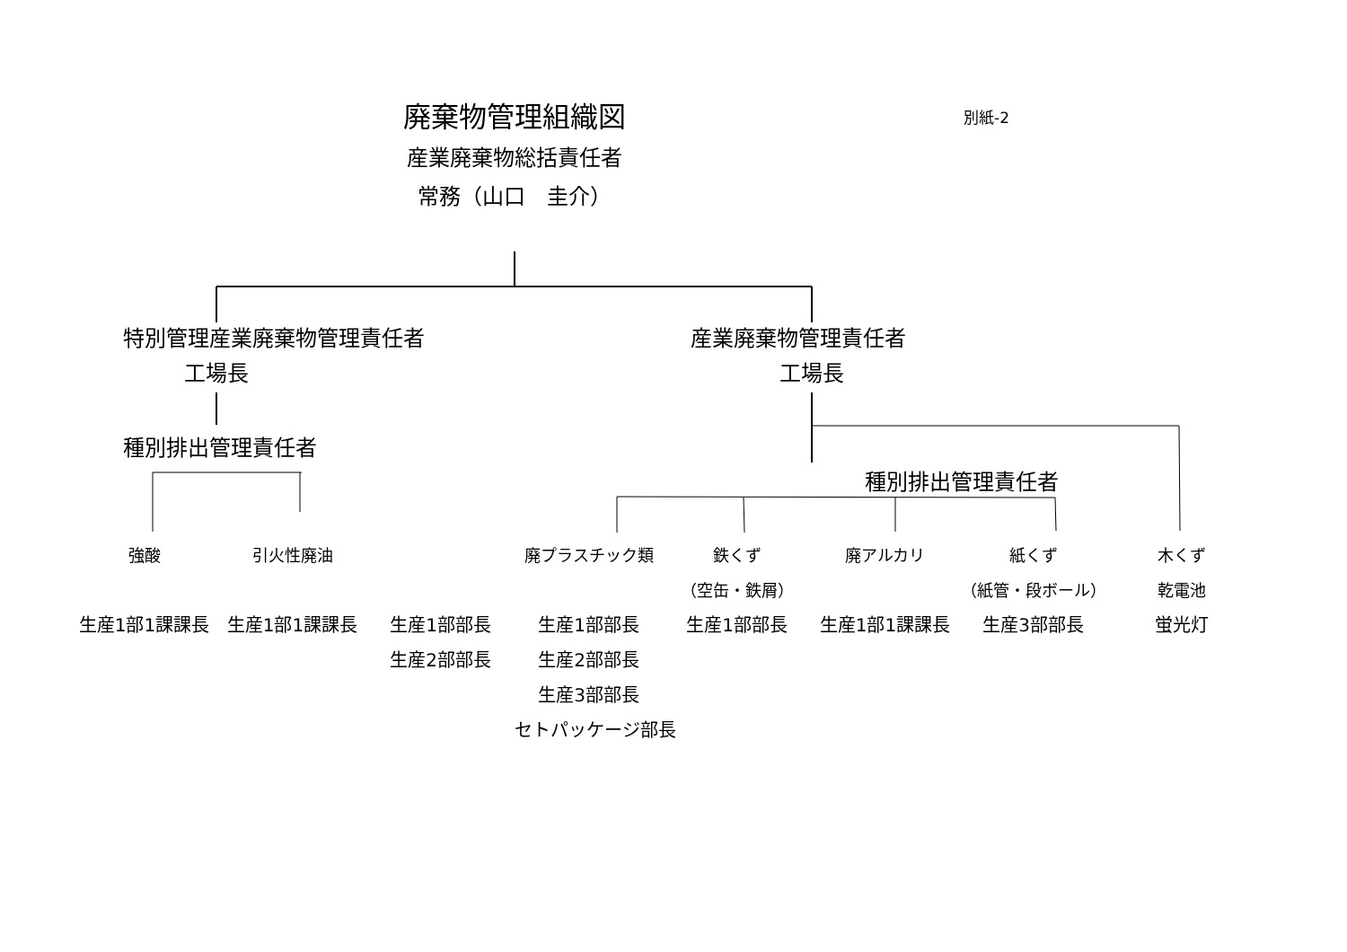廃棄物管理組織図
別紙-2
産業廃棄物総括責任者
常務（山口　圭介）
特別管理産業廃棄物管理責任者 産業廃棄物管理責任者
工場長 工場長
種別排出管理責任者
種別排出管理責任者
強酸 引火性廃油 廃プラスチック類 鉄くず 廃アルカリ 紙くず 木くず
（空缶・鉄屑） （紙管・段ボール） 乾電池
生産1部1課課長 生産1部1課課長 生産1部部長 生産1部部長 生産1部部長 生産1部1課課長 生産3部部長 蛍光灯
生産2部部長 生産2部部長
生産3部部長
セトパッケージ部長